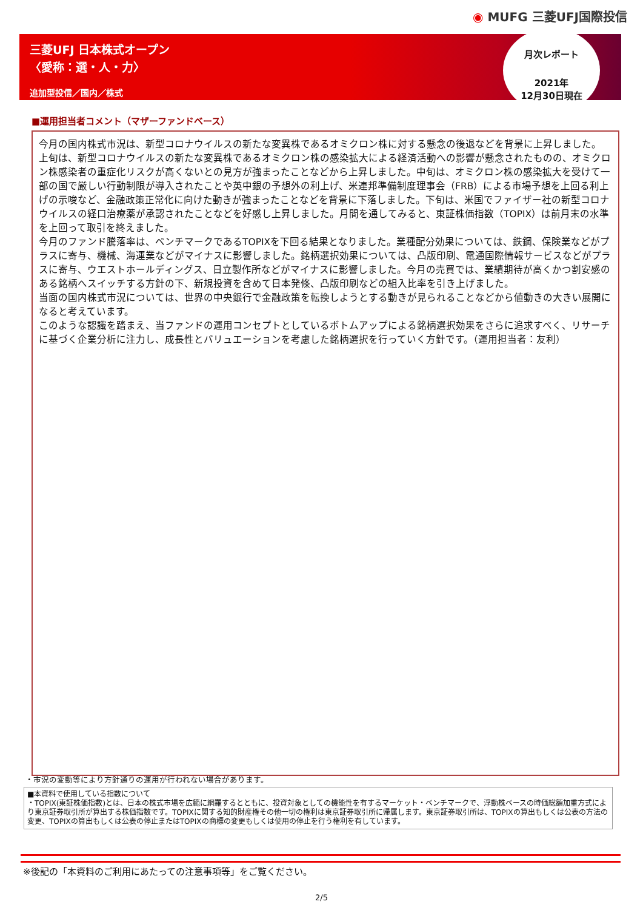◉ MUFG 三菱UFJ国際投信
三菱UFJ 日本株式オープン
〈愛称：選・人・力〉
追加型投信／国内／株式
月次レポート
2021年
12月30日現在
■運用担当者コメント（マザーファンドベース）
今月の国内株式市況は、新型コロナウイルスの新たな変異株であるオミクロン株に対する懸念の後退などを背景に上昇しました。
上旬は、新型コロナウイルスの新たな変異株であるオミクロン株の感染拡大による経済活動への影響が懸念されたものの、オミクロン株感染者の重症化リスクが高くないとの見方が強まったことなどから上昇しました。中旬は、オミクロン株の感染拡大を受けて一部の国で厳しい行動制限が導入されたことや英中銀の予想外の利上げ、米連邦準備制度理事会（FRB）による市場予想を上回る利上げの示唆など、金融政策正常化に向けた動きが強まったことなどを背景に下落しました。下旬は、米国でファイザー社の新型コロナウイルスの経口治療薬が承認されたことなどを好感し上昇しました。月間を通してみると、東証株価指数（TOPIX）は前月末の水準を上回って取引を終えました。
今月のファンド騰落率は、ベンチマークであるTOPIXを下回る結果となりました。業種配分効果については、鉄鋼、保険業などがプラスに寄与、機械、海運業などがマイナスに影響しました。銘柄選択効果については、凸版印刷、電通国際情報サービスなどがプラスに寄与、ウエストホールディングス、日立製作所などがマイナスに影響しました。今月の売買では、業績期待が高くかつ割安感のある銘柄へスイッチする方針の下、新規投資を含めて日本発條、凸版印刷などの組入比率を引き上げました。
当面の国内株式市況については、世界の中央銀行で金融政策を転換しようとする動きが見られることなどから値動きの大きい展開になると考えています。
このような認識を踏まえ、当ファンドの運用コンセプトとしているボトムアップによる銘柄選択効果をさらに追求すべく、リサーチに基づく企業分析に注力し、成長性とバリュエーションを考慮した銘柄選択を行っていく方針です。（運用担当者：友利）
・市況の変動等により方針通りの運用が行われない場合があります。
■本資料で使用している指数について
・TOPIX(東証株価指数)とは、日本の株式市場を広範に網羅するとともに、投資対象としての機能性を有するマーケット・ベンチマークで、浮動株ベースの時価総額加重方式により東京証券取引所が算出する株価指数です。TOPIXに関する知的財産権その他一切の権利は東京証券取引所に帰属します。東京証券取引所は、TOPIXの算出もしくは公表の方法の変更、TOPIXの算出もしくは公表の停止またはTOPIXの商標の変更もしくは使用の停止を行う権利を有しています。
※後記の「本資料のご利用にあたっての注意事項等」をご覧ください。
2/5